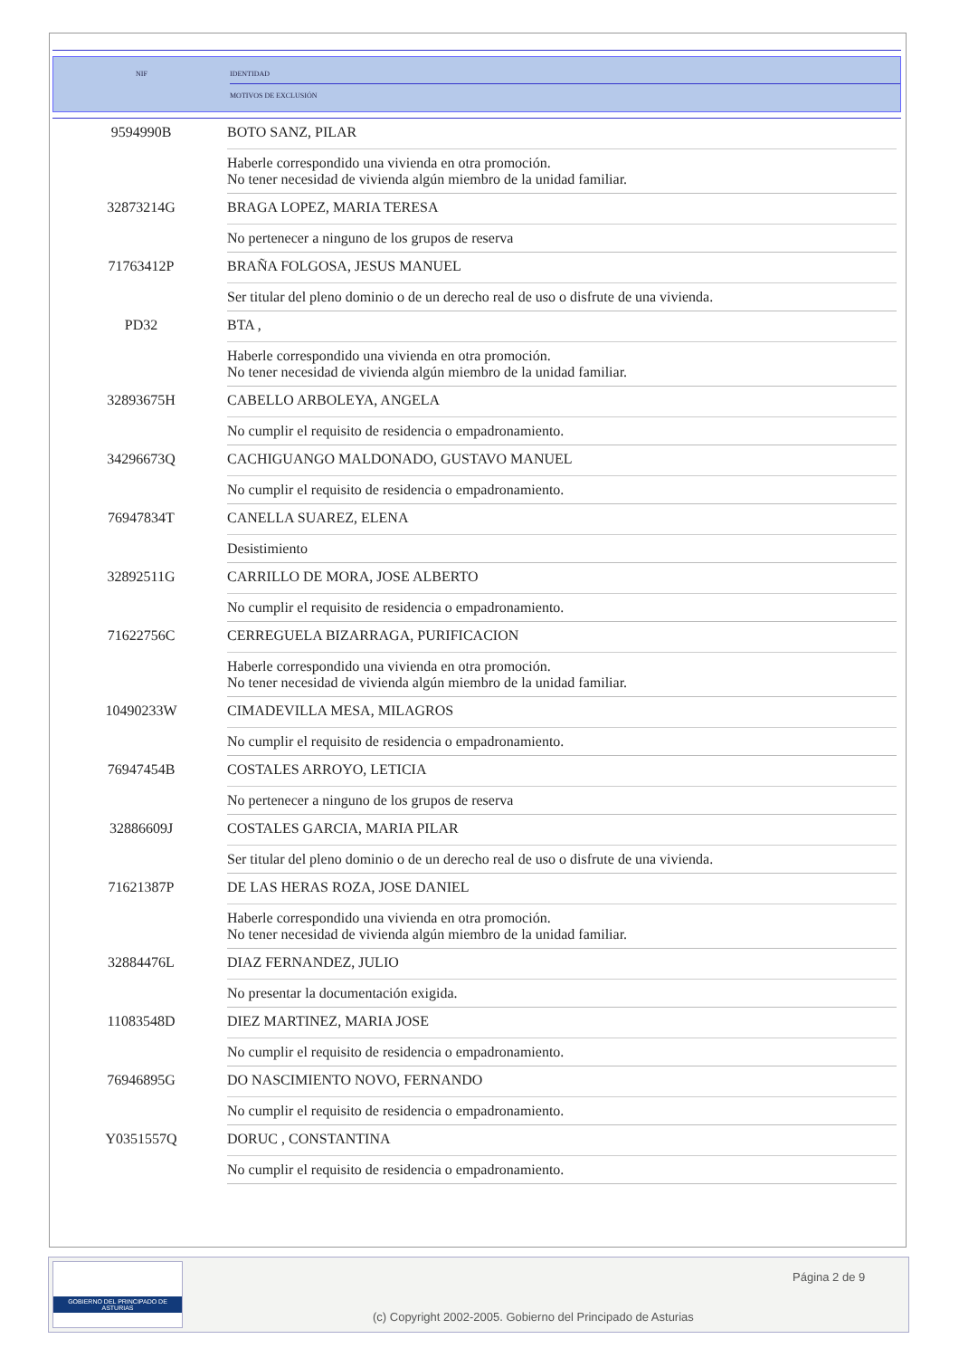NIF
IDENTIDAD
MOTIVOS DE EXCLUSIÓN
| 9594990B | BOTO SANZ, PILAR |
| | Haberle correspondido una vivienda en otra promoción. No tener necesidad de vivienda algún miembro de la unidad familiar. |
| 32873214G | BRAGA LOPEZ, MARIA TERESA |
| | No pertenecer a ninguno de los grupos de reserva |
| 71763412P | BRAÑA FOLGOSA, JESUS MANUEL |
| | Ser titular del pleno dominio o de un derecho real de uso o disfrute de una vivienda. |
| PD32 | BTA , |
| | Haberle correspondido una vivienda en otra promoción. No tener necesidad de vivienda algún miembro de la unidad familiar. |
| 32893675H | CABELLO ARBOLEYA, ANGELA |
| | No cumplir el requisito de residencia o empadronamiento. |
| 34296673Q | CACHIGUANGO MALDONADO, GUSTAVO MANUEL |
| | No cumplir el requisito de residencia o empadronamiento. |
| 76947834T | CANELLA SUAREZ, ELENA |
| | Desistimiento |
| 32892511G | CARRILLO DE MORA, JOSE ALBERTO |
| | No cumplir el requisito de residencia o empadronamiento. |
| 71622756C | CERREGUELA BIZARRAGA, PURIFICACION |
| | Haberle correspondido una vivienda en otra promoción. No tener necesidad de vivienda algún miembro de la unidad familiar. |
| 10490233W | CIMADEVILLA MESA, MILAGROS |
| | No cumplir el requisito de residencia o empadronamiento. |
| 76947454B | COSTALES ARROYO, LETICIA |
| | No pertenecer a ninguno de los grupos de reserva |
| 32886609J | COSTALES GARCIA, MARIA PILAR |
| | Ser titular del pleno dominio o de un derecho real de uso o disfrute de una vivienda. |
| 71621387P | DE LAS HERAS ROZA, JOSE DANIEL |
| | Haberle correspondido una vivienda en otra promoción. No tener necesidad de vivienda algún miembro de la unidad familiar. |
| 32884476L | DIAZ FERNANDEZ, JULIO |
| | No presentar la documentación exigida. |
| 11083548D | DIEZ MARTINEZ, MARIA JOSE |
| | No cumplir el requisito de residencia o empadronamiento. |
| 76946895G | DO NASCIMIENTO NOVO, FERNANDO |
| | No cumplir el requisito de residencia o empadronamiento. |
| Y0351557Q | DORUC , CONSTANTINA |
| | No cumplir el requisito de residencia o empadronamiento. |
GOBIERNO DEL PRINCIPADO DE ASTURIAS
Página 2 de 9
(c) Copyright 2002-2005. Gobierno del Principado de Asturias